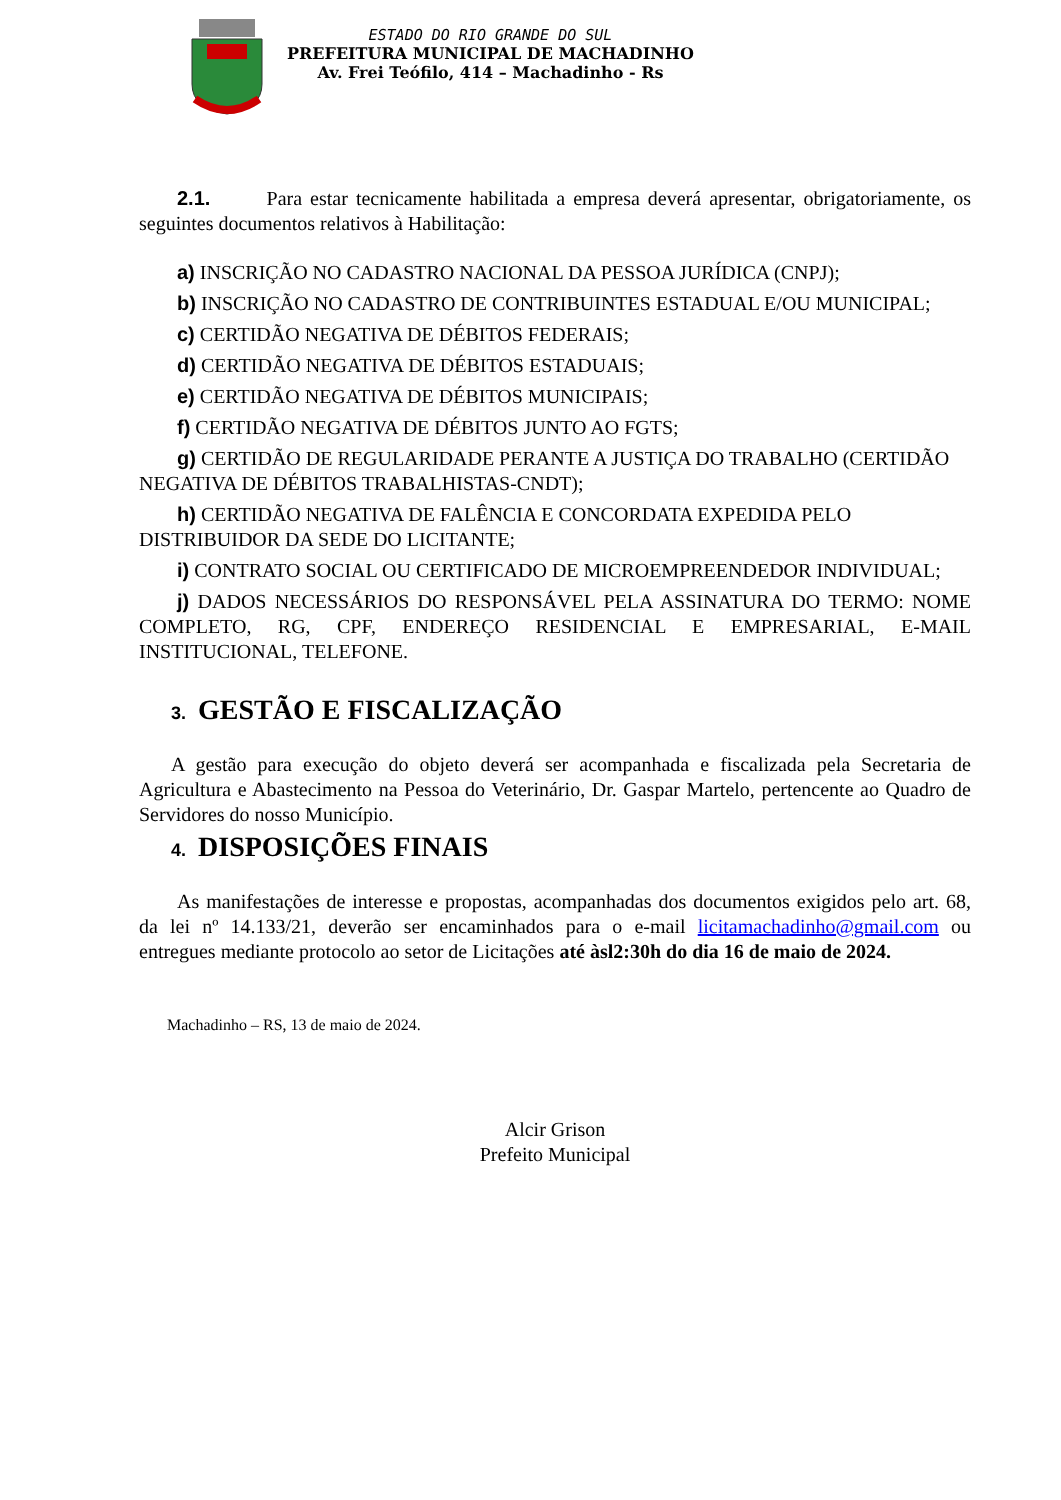ESTADO DO RIO GRANDE DO SUL
PREFEITURA MUNICIPAL DE MACHADINHO
Av. Frei Teófilo, 414 – Machadinho - Rs
2.1. Para estar tecnicamente habilitada a empresa deverá apresentar, obrigatoriamente, os seguintes documentos relativos à Habilitação:
a) INSCRIÇÃO NO CADASTRO NACIONAL DA PESSOA JURÍDICA (CNPJ);
b) INSCRIÇÃO NO CADASTRO DE CONTRIBUINTES ESTADUAL E/OU MUNICIPAL;
c) CERTIDÃO NEGATIVA DE DÉBITOS FEDERAIS;
d) CERTIDÃO NEGATIVA DE DÉBITOS ESTADUAIS;
e) CERTIDÃO NEGATIVA DE DÉBITOS MUNICIPAIS;
f) CERTIDÃO NEGATIVA DE DÉBITOS JUNTO AO FGTS;
g) CERTIDÃO DE REGULARIDADE PERANTE A JUSTIÇA DO TRABALHO (CERTIDÃO NEGATIVA DE DÉBITOS TRABALHISTAS-CNDT);
h) CERTIDÃO NEGATIVA DE FALÊNCIA E CONCORDATA EXPEDIDA PELO DISTRIBUIDOR DA SEDE DO LICITANTE;
i) CONTRATO SOCIAL OU CERTIFICADO DE MICROEMPREENDEDOR INDIVIDUAL;
j) DADOS NECESSÁRIOS DO RESPONSÁVEL PELA ASSINATURA DO TERMO: NOME COMPLETO, RG, CPF, ENDEREÇO RESIDENCIAL E EMPRESARIAL, E-MAIL INSTITUCIONAL, TELEFONE.
3. GESTÃO E FISCALIZAÇÃO
A gestão para execução do objeto deverá ser acompanhada e fiscalizada pela Secretaria de Agricultura e Abastecimento na Pessoa do Veterinário, Dr. Gaspar Martelo, pertencente ao Quadro de Servidores do nosso Município.
4. DISPOSIÇÕES FINAIS
As manifestações de interesse e propostas, acompanhadas dos documentos exigidos pelo art. 68, da lei nº 14.133/21, deverão ser encaminhados para o e-mail licitamachadinho@gmail.com ou entregues mediante protocolo ao setor de Licitações até àsl2:30h do dia 16 de maio de 2024.
Machadinho – RS, 13 de maio de 2024.
Alcir Grison
Prefeito Municipal